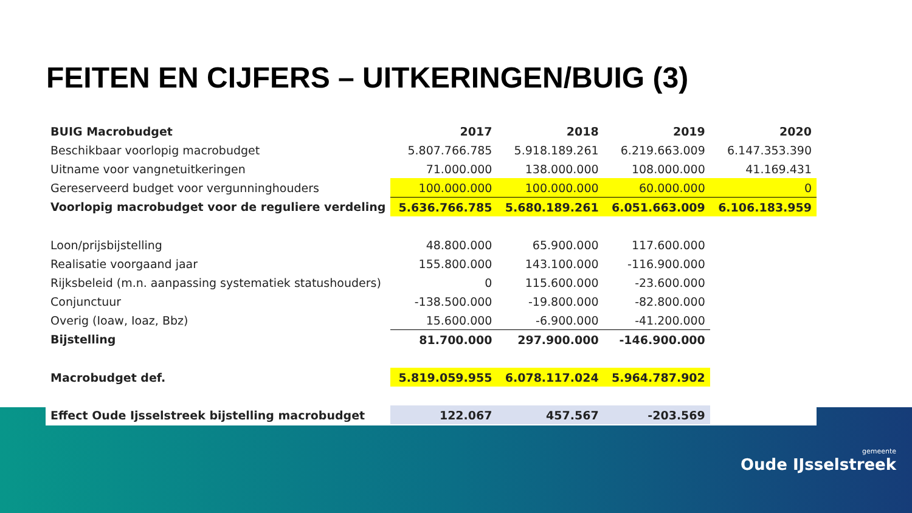FEITEN EN CIJFERS – UITKERINGEN/BUIG (3)
| BUIG Macrobudget | 2017 | 2018 | 2019 | 2020 |
| Beschikbaar voorlopig macrobudget | 5.807.766.785 | 5.918.189.261 | 6.219.663.009 | 6.147.353.390 |
| Uitname voor vangnetuitkeringen | 71.000.000 | 138.000.000 | 108.000.000 | 41.169.431 |
| Gereserveerd budget voor vergunninghouders | 100.000.000 | 100.000.000 | 60.000.000 | 0 |
| Voorlopig macrobudget voor de reguliere verdeling | 5.636.766.785 | 5.680.189.261 | 6.051.663.009 | 6.106.183.959 |
| Loon/prijsbijstelling | 48.800.000 | 65.900.000 | 117.600.000 | |
| Realisatie voorgaand jaar | 155.800.000 | 143.100.000 | -116.900.000 | |
| Rijksbeleid (m.n. aanpassing systematiek statushouders) | 0 | 115.600.000 | -23.600.000 | |
| Conjunctuur | -138.500.000 | -19.800.000 | -82.800.000 | |
| Overig (Ioaw, Ioaz, Bbz) | 15.600.000 | -6.900.000 | -41.200.000 | |
| Bijstelling | 81.700.000 | 297.900.000 | -146.900.000 | |
| Macrobudget def. | 5.819.059.955 | 6.078.117.024 | 5.964.787.902 | |
| Effect Oude Ijsselstreek bijstelling macrobudget | 122.067 | 457.567 | -203.569 | |
gemeente
Oude IJsselstreek